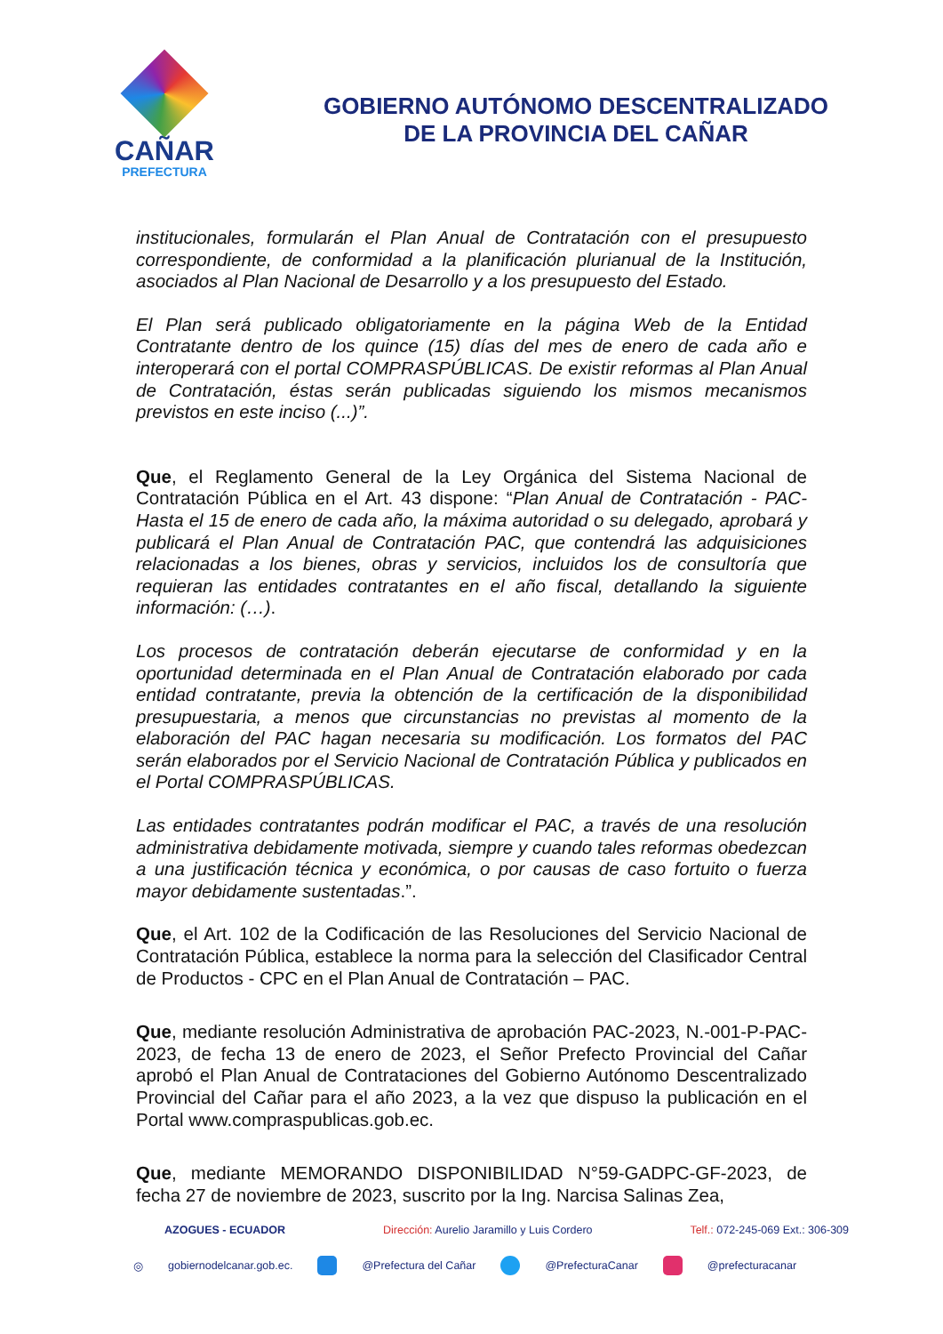CAÑAR
PREFECTURA
GOBIERNO AUTÓNOMO DESCENTRALIZADO
DE LA PROVINCIA DEL CAÑAR
institucionales, formularán el Plan Anual de Contratación con el presupuesto correspondiente, de conformidad a la planificación plurianual de la Institución, asociados al Plan Nacional de Desarrollo y a los presupuesto del Estado.
El Plan será publicado obligatoriamente en la página Web de la Entidad Contratante dentro de los quince (15) días del mes de enero de cada año e interoperará con el portal COMPRASPÚBLICAS. De existir reformas al Plan Anual de Contratación, éstas serán publicadas siguiendo los mismos mecanismos previstos en este inciso (...)”.
Que, el Reglamento General de la Ley Orgánica del Sistema Nacional de Contratación Pública en el Art. 43 dispone: “Plan Anual de Contratación - PAC- Hasta el 15 de enero de cada año, la máxima autoridad o su delegado, aprobará y publicará el Plan Anual de Contratación PAC, que contendrá las adquisiciones relacionadas a los bienes, obras y servicios, incluidos los de consultoría que requieran las entidades contratantes en el año fiscal, detallando la siguiente información: (…).
Los procesos de contratación deberán ejecutarse de conformidad y en la oportunidad determinada en el Plan Anual de Contratación elaborado por cada entidad contratante, previa la obtención de la certificación de la disponibilidad presupuestaria, a menos que circunstancias no previstas al momento de la elaboración del PAC hagan necesaria su modificación. Los formatos del PAC serán elaborados por el Servicio Nacional de Contratación Pública y publicados en el Portal COMPRASPÚBLICAS.
Las entidades contratantes podrán modificar el PAC, a través de una resolución administrativa debidamente motivada, siempre y cuando tales reformas obedezcan a una justificación técnica y económica, o por causas de caso fortuito o fuerza mayor debidamente sustentadas.”.
Que, el Art. 102 de la Codificación de las Resoluciones del Servicio Nacional de Contratación Pública, establece la norma para la selección del Clasificador Central de Productos - CPC en el Plan Anual de Contratación – PAC.
Que, mediante resolución Administrativa de aprobación PAC-2023, N.-001-P-PAC-2023, de fecha 13 de enero de 2023, el Señor Prefecto Provincial del Cañar aprobó el Plan Anual de Contrataciones del Gobierno Autónomo Descentralizado Provincial del Cañar para el año 2023, a la vez que dispuso la publicación en el Portal www.compraspublicas.gob.ec.
Que, mediante MEMORANDO DISPONIBILIDAD N°59-GADPC-GF-2023, de fecha 27 de noviembre de 2023, suscrito por la Ing. Narcisa Salinas Zea,
AZOGUES - ECUADOR Dirección: Aurelio Jaramillo y Luis Cordero Telf.: 072-245-069 Ext.: 306-309
◎ gobiernodelcanar.gob.ec. @Prefectura del Cañar @PrefecturaCanar @prefecturacanar